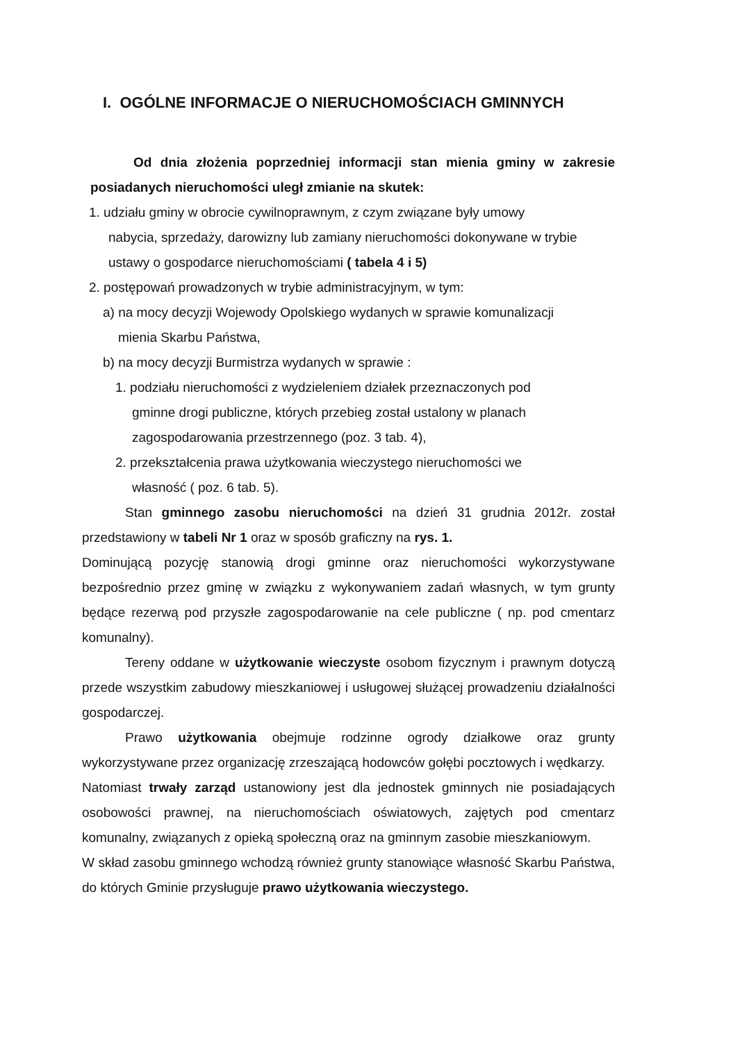I. OGÓLNE INFORMACJE O NIERUCHOMOŚCIACH GMINNYCH
Od dnia złożenia poprzedniej informacji stan mienia gminy w zakresie posiadanych nieruchomości uległ zmianie na skutek:
1. udziału gminy w obrocie cywilnoprawnym, z czym związane były umowy
nabycia, sprzedaży, darowizny lub zamiany nieruchomości dokonywane w trybie ustawy o gospodarce nieruchomościami ( tabela 4 i 5)
2. postępowań prowadzonych w trybie administracyjnym, w tym:
a) na mocy decyzji Wojewody Opolskiego wydanych w sprawie komunalizacji
mienia Skarbu Państwa,
b) na mocy decyzji Burmistrza wydanych w sprawie :
1. podziału nieruchomości z wydzieleniem działek przeznaczonych pod
gminne drogi publiczne, których przebieg został ustalony w planach zagospodarowania przestrzennego (poz. 3 tab. 4),
2. przekształcenia prawa użytkowania wieczystego nieruchomości we
własność ( poz. 6 tab. 5).
Stan gminnego zasobu nieruchomości na dzień 31 grudnia 2012r. został przedstawiony w tabeli Nr 1 oraz w sposób graficzny na rys. 1.
Dominującą pozycję stanowią drogi gminne oraz nieruchomości wykorzystywane bezpośrednio przez gminę w związku z wykonywaniem zadań własnych, w tym grunty będące rezerwą pod przyszłe zagospodarowanie na cele publiczne ( np. pod cmentarz komunalny).
Tereny oddane w użytkowanie wieczyste osobom fizycznym i prawnym dotyczą przede wszystkim zabudowy mieszkaniowej i usługowej służącej prowadzeniu działalności gospodarczej.
Prawo użytkowania obejmuje rodzinne ogrody działkowe oraz grunty wykorzystywane przez organizację zrzeszającą hodowców gołębi pocztowych i wędkarzy.
Natomiast trwały zarząd ustanowiony jest dla jednostek gminnych nie posiadających osobowości prawnej, na nieruchomościach oświatowych, zajętych pod cmentarz komunalny, związanych z opieką społeczną oraz na gminnym zasobie mieszkaniowym.
W skład zasobu gminnego wchodzą również grunty stanowiące własność Skarbu Państwa, do których Gminie przysługuje prawo użytkowania wieczystego.